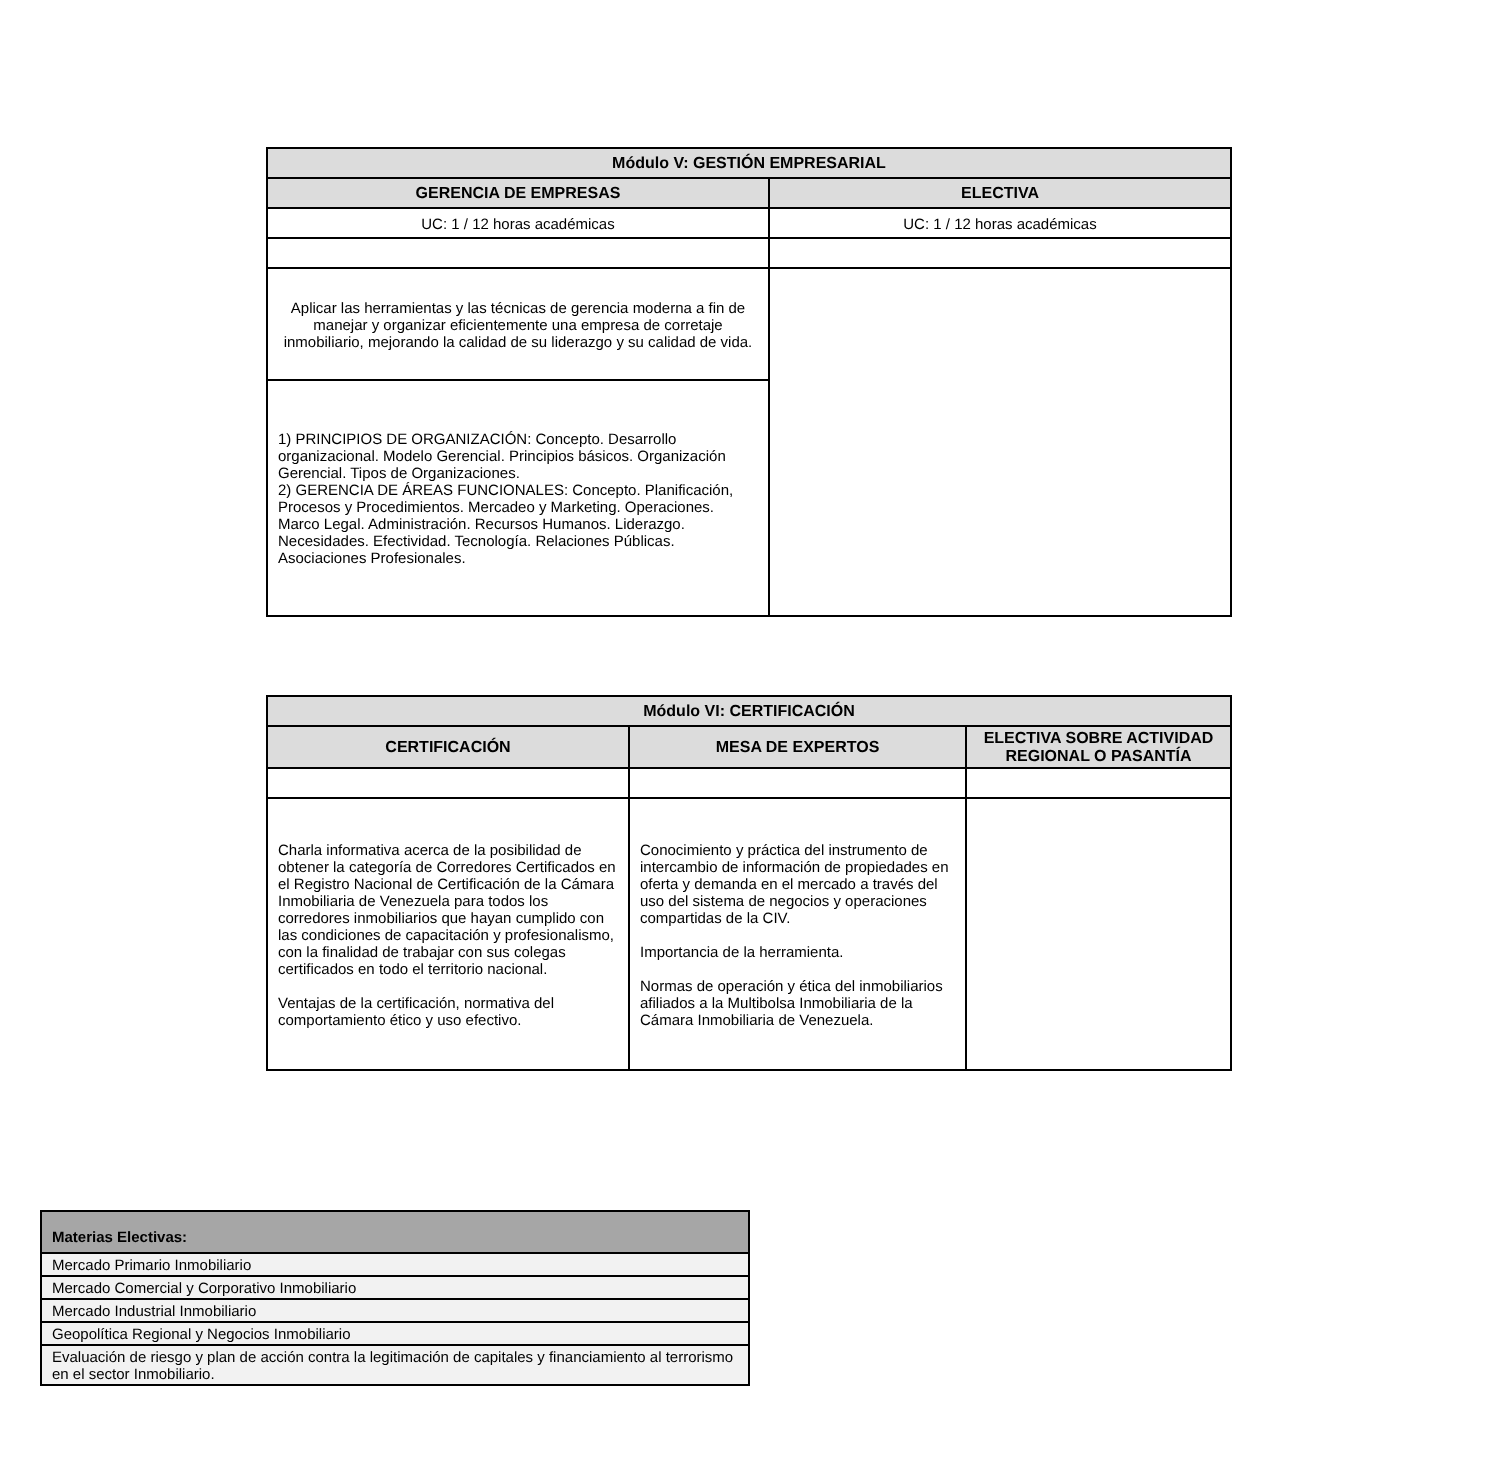| Módulo V: GESTIÓN EMPRESARIAL | |
| --- | --- |
| GERENCIA DE EMPRESAS | ELECTIVA |
| UC: 1 / 12 horas académicas | UC: 1 / 12 horas académicas |
| Aplicar las herramientas y las técnicas de gerencia moderna a fin de manejar y organizar eficientemente una empresa de corretaje inmobiliario, mejorando la calidad de su liderazgo y su calidad de vida. | |
| 1) PRINCIPIOS DE ORGANIZACIÓN: Concepto. Desarrollo organizacional. Modelo Gerencial. Principios básicos. Organización Gerencial. Tipos de Organizaciones. 2) GERENCIA DE ÁREAS FUNCIONALES: Concepto. Planificación, Procesos y Procedimientos. Mercadeo y Marketing. Operaciones. Marco Legal. Administración. Recursos Humanos. Liderazgo. Necesidades. Efectividad. Tecnología. Relaciones Públicas. Asociaciones Profesionales. | |
| Módulo VI: CERTIFICACIÓN | | |
| --- | --- | --- |
| CERTIFICACIÓN | MESA DE EXPERTOS | ELECTIVA SOBRE ACTIVIDAD REGIONAL O PASANTÍA |
| Charla informativa acerca de la posibilidad de obtener la categoría de Corredores Certificados en el Registro Nacional de Certificación de la Cámara Inmobiliaria de Venezuela para todos los corredores inmobiliarios que hayan cumplido con las condiciones de capacitación y profesionalismo, con la finalidad de trabajar con sus colegas certificados en todo el territorio nacional. Ventajas de la certificación, normativa del comportamiento ético y uso efectivo. | Conocimiento y práctica del instrumento de intercambio de información de propiedades en oferta y demanda en el mercado a través del uso del sistema de negocios y operaciones compartidas de la CIV. Importancia de la herramienta. Normas de operación y ética del inmobiliarios afiliados a la Multibolsa Inmobiliaria de la Cámara Inmobiliaria de Venezuela. | |
| Materias Electivas: |
| Mercado Primario Inmobiliario |
| Mercado Comercial y Corporativo Inmobiliario |
| Mercado Industrial Inmobiliario |
| Geopolítica Regional y Negocios Inmobiliario |
| Evaluación de riesgo y plan de acción contra la legitimación de capitales y financiamiento al terrorismo en el sector Inmobiliario. |